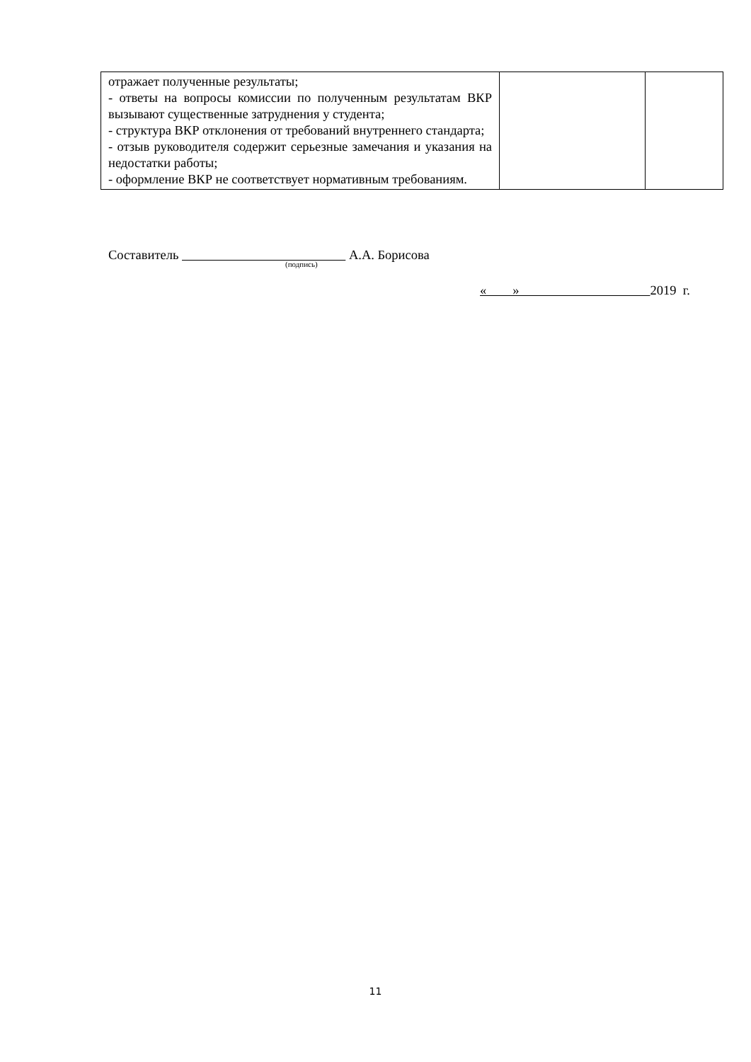| отражает полученные результаты; - ответы на вопросы комиссии по полученным результатам ВКР вызывают существенные затруднения у студента; - структура ВКР отклонения от требований внутреннего стандарта; - отзыв руководителя содержит серьезные замечания и указания на недостатки работы; - оформление ВКР не соответствует нормативным требованиям. | | |
Составитель А.А. Борисова
(подпись)
« » 2019 г.
11